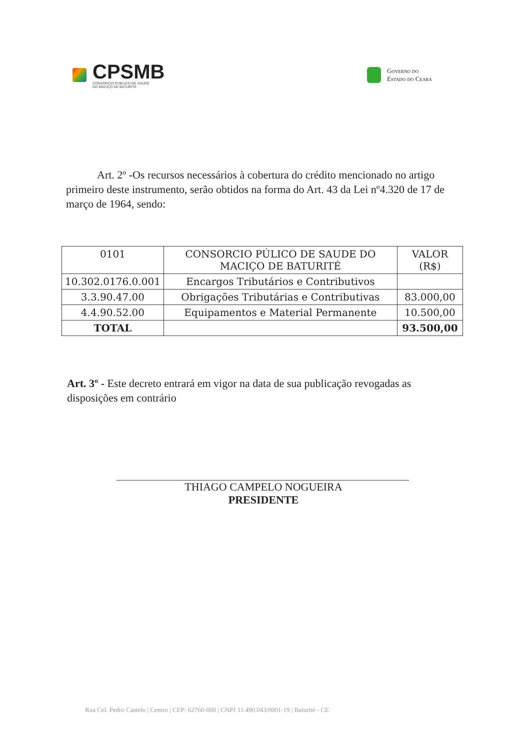CPSMB
CONSÓRCIO PÚBLICO DE SAÚDE
DO MACIÇO DE BATURITÉ
Governo do
Estado do Ceará
Art. 2º -Os recursos necessários à cobertura do crédito mencionado no artigo primeiro deste instrumento, serão obtidos na forma do Art. 43 da Lei nº4.320 de 17 de março de 1964, sendo:
| 0101 | CONSORCIO PÚLICO DE SAUDE DO MACIÇO DE BATURITÉ | VALOR (R$) |
| 10.302.0176.0.001 | Encargos Tributários e Contributivos | |
| 3.3.90.47.00 | Obrigações Tributárias e Contributivas | 83.000,00 |
| 4.4.90.52.00 | Equipamentos e Material Permanente | 10.500,00 |
| TOTAL | | 93.500,00 |
Art. 3º - Este decreto entrará em vigor na data de sua publicação revogadas as disposições em contrário
THIAGO CAMPELO NOGUEIRA
PRESIDENTE
Rua Cel. Pedro Castelo | Centro | CEP: 62760-000 | CNPJ 11.490.043/0001-19 | Baturité - CE